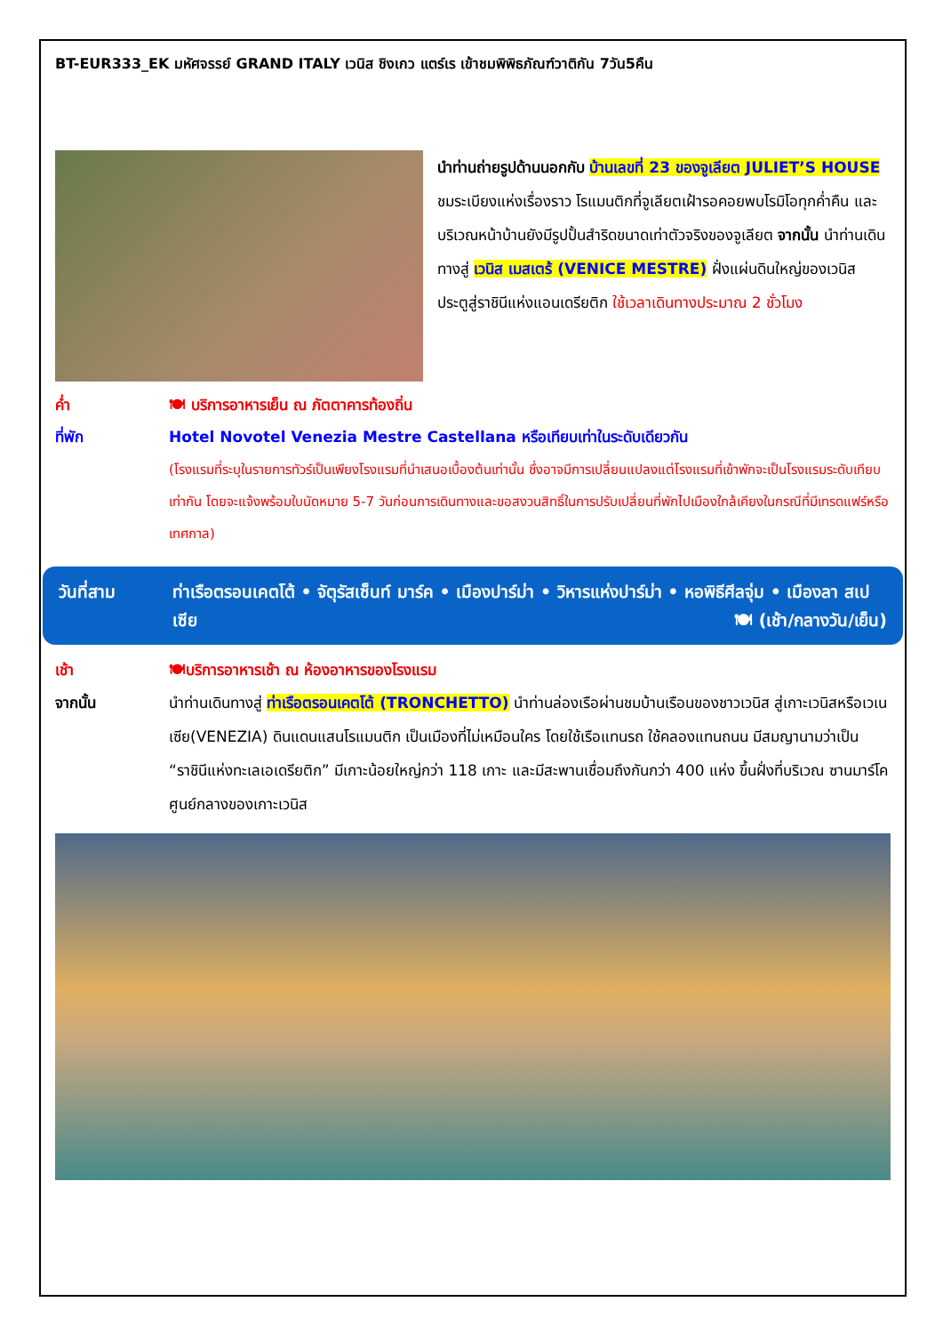BT-EUR333_EK มหัศจรรย์ GRAND ITALY เวนิส ชิงเกว แตร์เร เข้าชมพิพิธภัณฑ์วาติกัน 7วัน5คืน
นำท่านถ่ายรูปด้านนอกกับ บ้านเลขที่ 23 ของจูเลียต JULIET’S HOUSE ชมระเบียงแห่งเรื่องราว โรแมนติกที่จูเลียตเฝ้ารอคอยพบโรมิโอทุกค่ำคืน และบริเวณหน้าบ้านยังมีรูปปั้นสำริดขนาดเท่าตัวจริงของจูเลียต จากนั้น นำท่านเดินทางสู่ เวนิส เมสเตร้ (VENICE MESTRE) ฝั่งแผ่นดินใหญ่ของเวนิส ประตูสู่ราชินีแห่งแอนเดรียติก ใช้เวลาเดินทางประมาณ 2 ชั่วโมง
ค่ำ 🍽 บริการอาหารเย็น ณ ภัตตาคารท้องถิ่น
ที่พัก Hotel Novotel Venezia Mestre Castellana หรือเทียบเท่าในระดับเดียวกัน
(โรงแรมที่ระบุในรายการทัวร์เป็นเพียงโรงแรมที่นำเสนอเบื้องต้นเท่านั้น ซึ่งอาจมีการเปลี่ยนแปลงแต่โรงแรมที่เข้าพักจะเป็นโรงแรมระดับเทียบเท่ากัน โดยจะแจ้งพร้อมใบนัดหมาย 5-7 วันก่อนการเดินทางและขอสงวนสิทธิ์ในการปรับเปลี่ยนที่พักไปเมืองใกล้เคียงในกรณีที่มีเทรดแฟร์หรือเทศกาล)
วันที่สาม ท่าเรือตรอนเคตโต้ • จัตุรัสเซ็นท์ มาร์ค • เมืองปาร์ม่า • วิหารแห่งปาร์ม่า • หอพิธีศีลจุ่ม • เมืองลา สเปเซีย 🍽 (เช้า/กลางวัน/เย็น)
เช้า 🍽บริการอาหารเช้า ณ ห้องอาหารของโรงแรม
จากนั้น นำท่านเดินทางสู่ ท่าเรือตรอนเคตโต้ (TRONCHETTO) นำท่านล่องเรือผ่านชมบ้านเรือนของชาวเวนิส สู่เกาะเวนิสหรือเวเนเซีย(VENEZIA) ดินแดนแสนโรแมนติก เป็นเมืองที่ไม่เหมือนใคร โดยใช้เรือแทนรถ ใช้คลองแทนถนน มีสมญานามว่าเป็น “ราชินีแห่งทะเลเอเดรียติก” มีเกาะน้อยใหญ่กว่า 118 เกาะ และมีสะพานเชื่อมถึงกันกว่า 400 แห่ง ขึ้นฝั่งที่บริเวณ ซานมาร์โค ศูนย์กลางของเกาะเวนิส